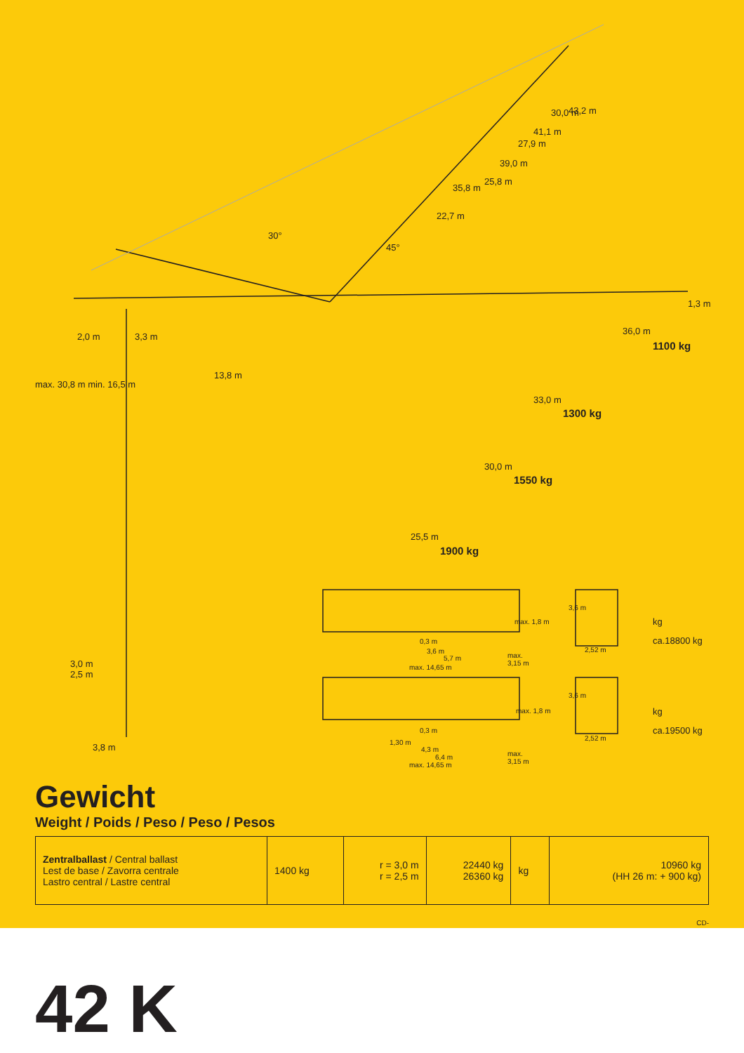43,2 m 30,0 m
41,1 m
27,9 m
39,0 m
25,8 m
35,8 m
22,7 m
30°
45°
1,3 m
36,0 m
1100 kg
2,0 m 3,3 m
13,8 m
max. 30,8 m min. 16,5 m
33,0 m
1300 kg
30,0 m
1550 kg
25,5 m
1900 kg
3,0 m
2,5 m
3,8 m
max. 1,8 m
0,3 m
3,6 m
5,7 m max.
3,15 m max. 14,65 m
3,6 m
2,52 m
kg
ca.18800 kg
max. 1,8 m
0,3 m
1,30 m
4,3 m
6,4 m max.
3,15 m max. 14,65 m
3,6 m
2,52 m
kg
ca.19500 kg
Gewicht
Weight / Poids / Peso / Peso / Pesos
| Zentralballast / Central ballast Lest de base / Zavorra centrale Lastro central / Lastre central | 1400 kg | r = 3,0 m r = 2,5 m | 22440 kg 26360 kg | kg | 10960 kg (HH 26 m: + 900 kg) |
CD-
42 K